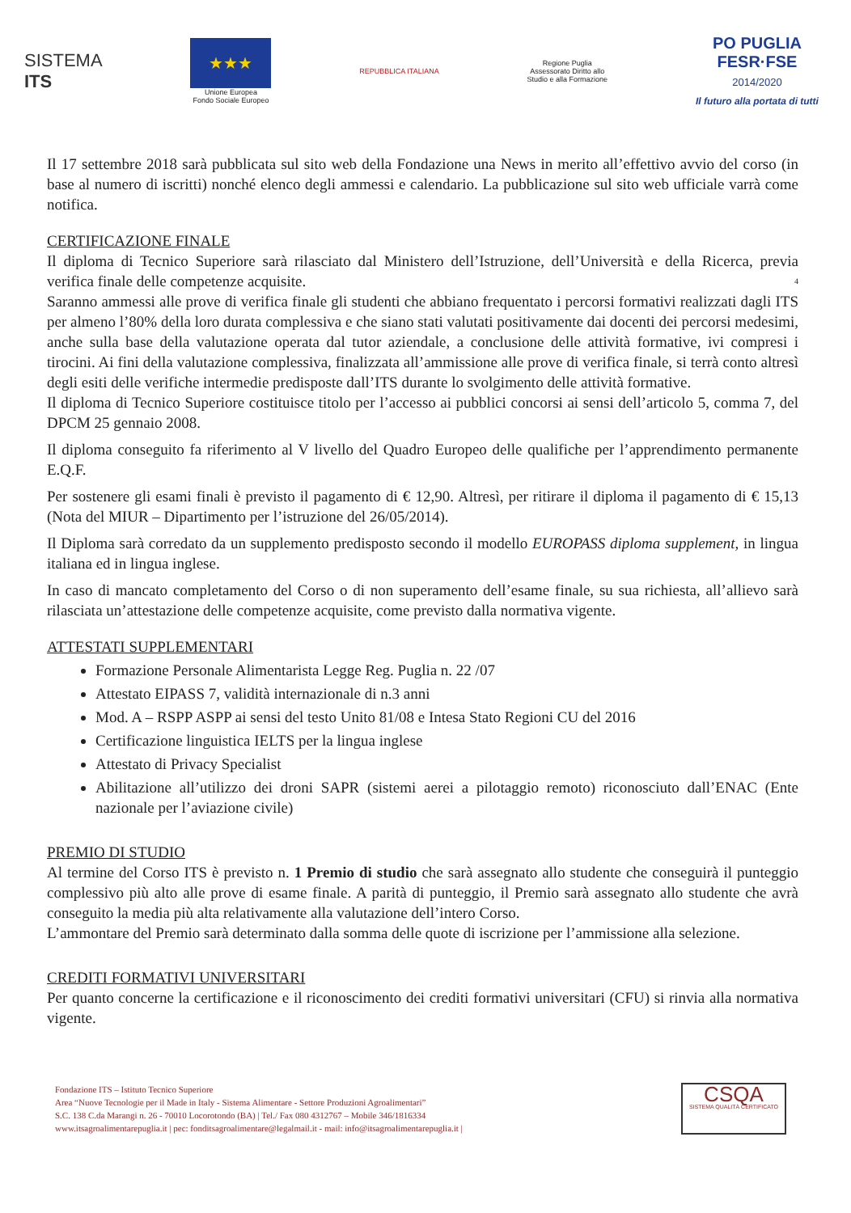SISTEMA
ITS
★★★
Unione Europea
Fondo Sociale Europeo
REPUBBLICA ITALIANA
Regione Puglia
Assessorato Diritto allo
Studio e alla Formazione
PO PUGLIA
FESR·FSE
2014/2020
Il futuro alla portata di tutti
Il 17 settembre 2018 sarà pubblicata sul sito web della Fondazione una News in merito all’effettivo avvio del corso (in base al numero di iscritti) nonché elenco degli ammessi e calendario. La pubblicazione sul sito web ufficiale varrà come notifica.
CERTIFICAZIONE FINALE
Il diploma di Tecnico Superiore sarà rilasciato dal Ministero dell’Istruzione, dell’Università e della Ricerca, previa verifica finale delle competenze acquisite. 4
Saranno ammessi alle prove di verifica finale gli studenti che abbiano frequentato i percorsi formativi realizzati dagli ITS per almeno l’80% della loro durata complessiva e che siano stati valutati positivamente dai docenti dei percorsi medesimi, anche sulla base della valutazione operata dal tutor aziendale, a conclusione delle attività formative, ivi compresi i tirocini. Ai fini della valutazione complessiva, finalizzata all’ammissione alle prove di verifica finale, si terrà conto altresì degli esiti delle verifiche intermedie predisposte dall’ITS durante lo svolgimento delle attività formative.
Il diploma di Tecnico Superiore costituisce titolo per l’accesso ai pubblici concorsi ai sensi dell’articolo 5, comma 7, del DPCM 25 gennaio 2008.
Il diploma conseguito fa riferimento al V livello del Quadro Europeo delle qualifiche per l’apprendimento permanente E.Q.F.
Per sostenere gli esami finali è previsto il pagamento di € 12,90. Altresì, per ritirare il diploma il pagamento di € 15,13 (Nota del MIUR – Dipartimento per l’istruzione del 26/05/2014).
Il Diploma sarà corredato da un supplemento predisposto secondo il modello EUROPASS diploma supplement, in lingua italiana ed in lingua inglese.
In caso di mancato completamento del Corso o di non superamento dell’esame finale, su sua richiesta, all’allievo sarà rilasciata un’attestazione delle competenze acquisite, come previsto dalla normativa vigente.
ATTESTATI SUPPLEMENTARI
Formazione Personale Alimentarista Legge Reg. Puglia n. 22 /07
Attestato EIPASS 7, validità internazionale di n.3 anni
Mod. A – RSPP ASPP ai sensi del testo Unito 81/08 e Intesa Stato Regioni CU del 2016
Certificazione linguistica IELTS per la lingua inglese
Attestato di Privacy Specialist
Abilitazione all’utilizzo dei droni SAPR (sistemi aerei a pilotaggio remoto) riconosciuto dall’ENAC (Ente nazionale per l’aviazione civile)
PREMIO DI STUDIO
Al termine del Corso ITS è previsto n. 1 Premio di studio che sarà assegnato allo studente che conseguirà il punteggio complessivo più alto alle prove di esame finale. A parità di punteggio, il Premio sarà assegnato allo studente che avrà conseguito la media più alta relativamente alla valutazione dell’intero Corso.
L’ammontare del Premio sarà determinato dalla somma delle quote di iscrizione per l’ammissione alla selezione.
CREDITI FORMATIVI UNIVERSITARI
Per quanto concerne la certificazione e il riconoscimento dei crediti formativi universitari (CFU) si rinvia alla normativa vigente.
Fondazione ITS – Istituto Tecnico Superiore
Area “Nuove Tecnologie per il Made in Italy - Sistema Alimentare - Settore Produzioni Agroalimentari”
S.C. 138 C.da Marangi n. 26 - 70010 Locorotondo (BA) | Tel./ Fax 080 4312767 – Mobile 346/1816334
www.itsagroalimentarepuglia.it | pec: fonditsagroalimentare@legalmail.it - mail: info@itsagroalimentarepuglia.it |
CSQA
SISTEMA QUALITÀ CERTIFICATO